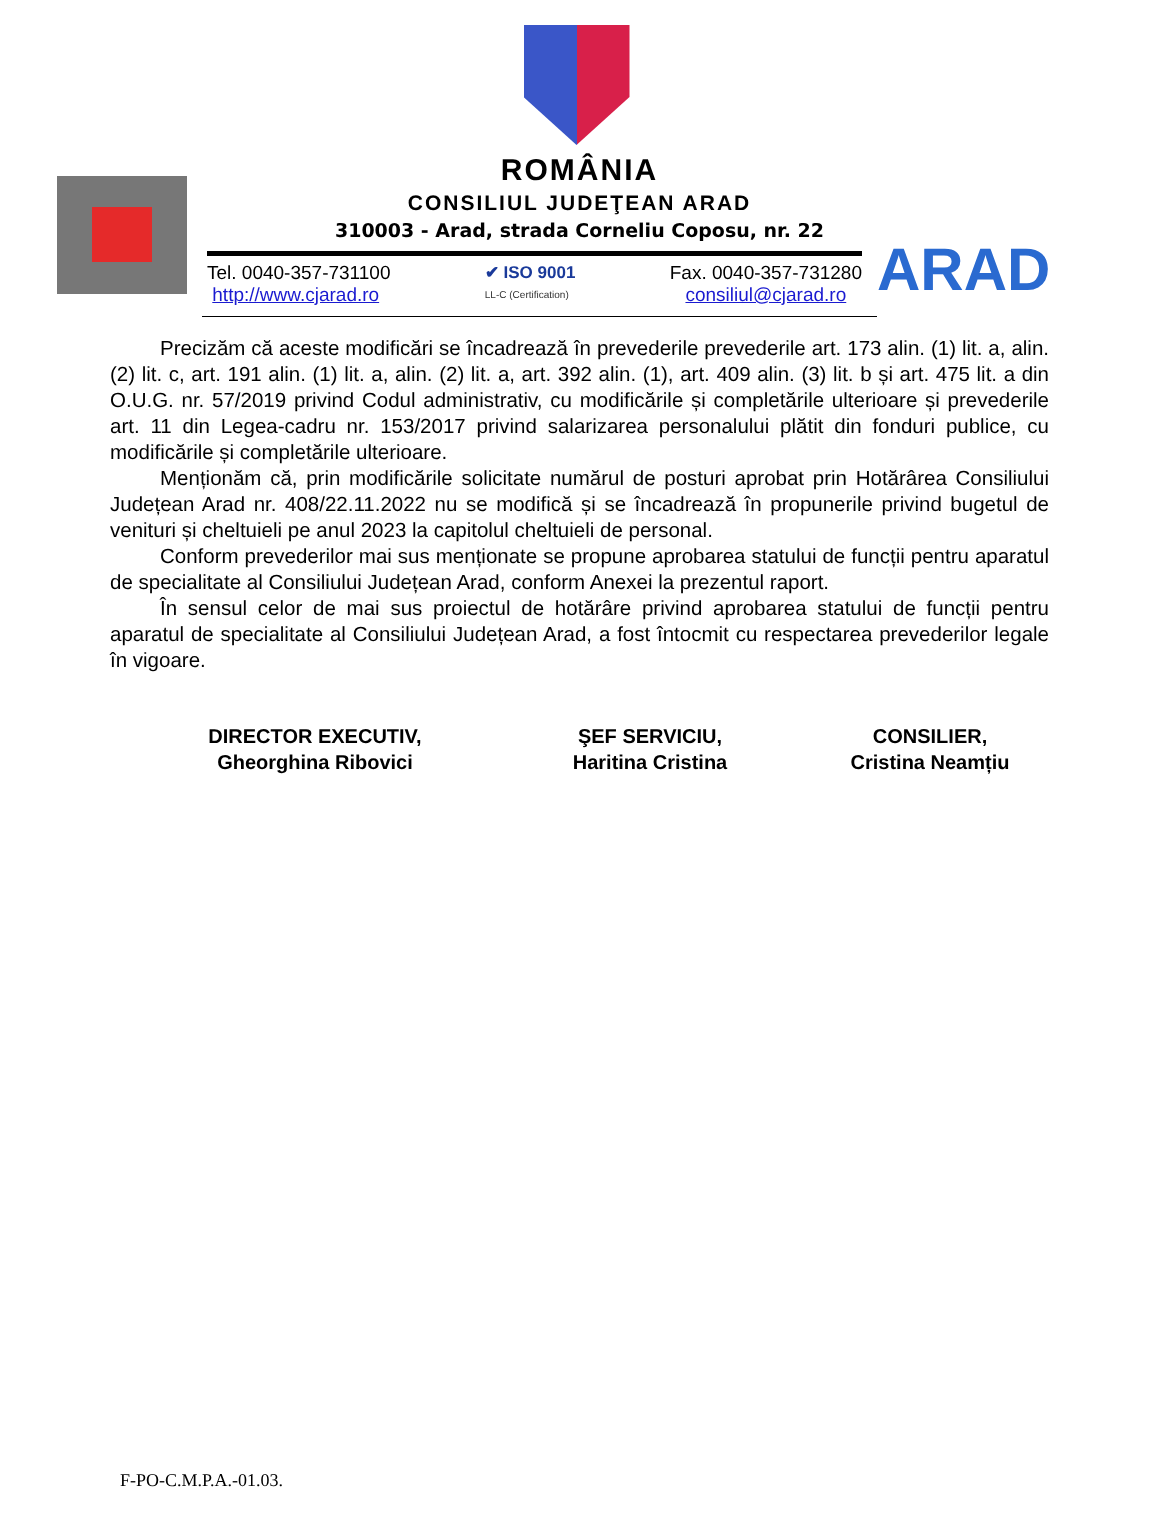ROMÂNIA
CONSILIUL JUDEŢEAN ARAD
310003 - Arad, strada Corneliu Coposu, nr. 22
Tel. 0040-357-731100
http://www.cjarad.ro
✔ ISO 9001
LL-C (Certification)
Fax. 0040-357-731280
consiliul@cjarad.ro
ARAD
Precizăm că aceste modificări se încadrează în prevederile prevederile art. 173 alin. (1) lit. a, alin. (2) lit. c, art. 191 alin. (1) lit. a, alin. (2) lit. a, art. 392 alin. (1), art. 409 alin. (3) lit. b și art. 475 lit. a din O.U.G. nr. 57/2019 privind Codul administrativ, cu modificările și completările ulterioare și prevederile art. 11 din Legea-cadru nr. 153/2017 privind salarizarea personalului plătit din fonduri publice, cu modificările și completările ulterioare.
Menționăm că, prin modificările solicitate numărul de posturi aprobat prin Hotărârea Consiliului Județean Arad nr. 408/22.11.2022 nu se modifică și se încadrează în propunerile privind bugetul de venituri și cheltuieli pe anul 2023 la capitolul cheltuieli de personal.
Conform prevederilor mai sus menționate se propune aprobarea statului de funcții pentru aparatul de specialitate al Consiliului Județean Arad, conform Anexei la prezentul raport.
În sensul celor de mai sus proiectul de hotărâre privind aprobarea statului de funcții pentru aparatul de specialitate al Consiliului Județean Arad, a fost întocmit cu respectarea prevederilor legale în vigoare.
DIRECTOR EXECUTIV,
Gheorghina Ribovici
ŞEF SERVICIU,
Haritina Cristina
CONSILIER,
Cristina Neamțiu
F-PO-C.M.P.A.-01.03.